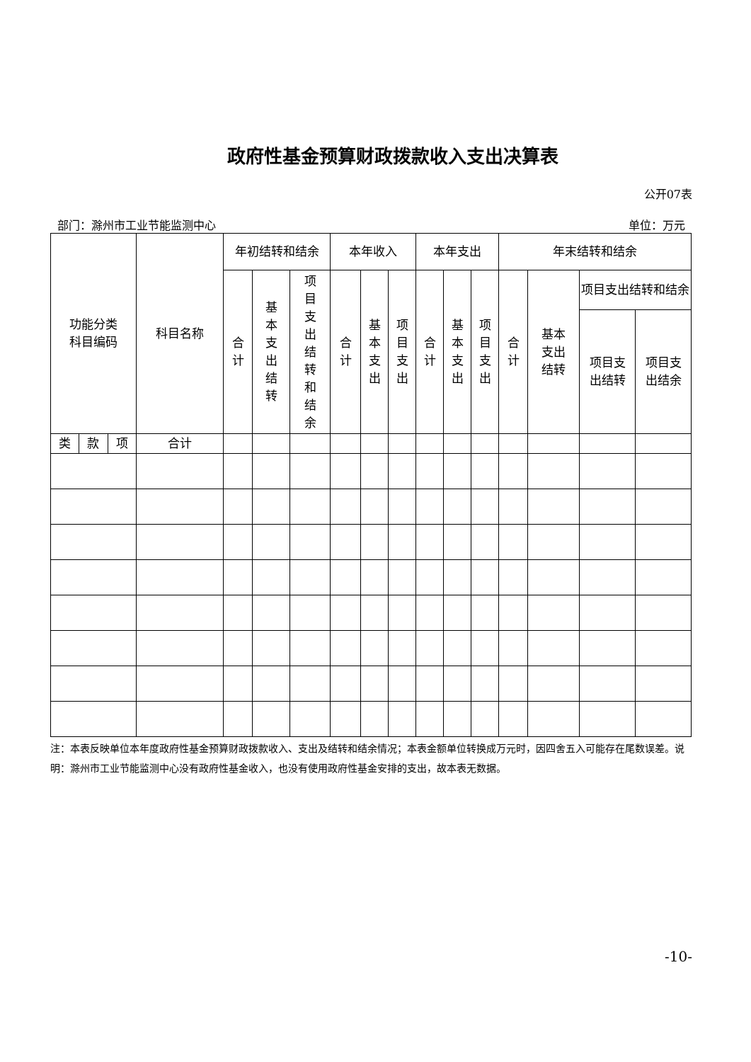政府性基金预算财政拨款收入支出决算表
公开07表
部门：滁州市工业节能监测中心 单位：万元
| 功能分类 科目编码 | | | 科目名称 | 年初结转和结余 | | | 本年收入 | | | 本年支出 | | | 年末结转和结余 | | | |
| --- | --- | --- | --- | --- | --- | --- | --- | --- | --- | --- | --- | --- | --- | --- | --- | --- |
| | | | | 合计 | 基本支出结转 | 项目支出结转和结余 | 合计 | 基本支出 | 项目支出 | 合计 | 基本支出 | 项目支出 | 合计 | 基本 支出 结转 | 项目支出结转和结余 | |
| | | | | | | | | | | | | | | | 项目支 出结转 | 项目支 出结余 |
| 类 | 款 | 项 | 合计 | | | | | | | | | | | | | |
注：本表反映单位本年度政府性基金预算财政拨款收入、支出及结转和结余情况；本表金额单位转换成万元时，因四舍五入可能存在尾数误差。说明：滁州市工业节能监测中心没有政府性基金收入，也没有使用政府性基金安排的支出，故本表无数据。
-10-